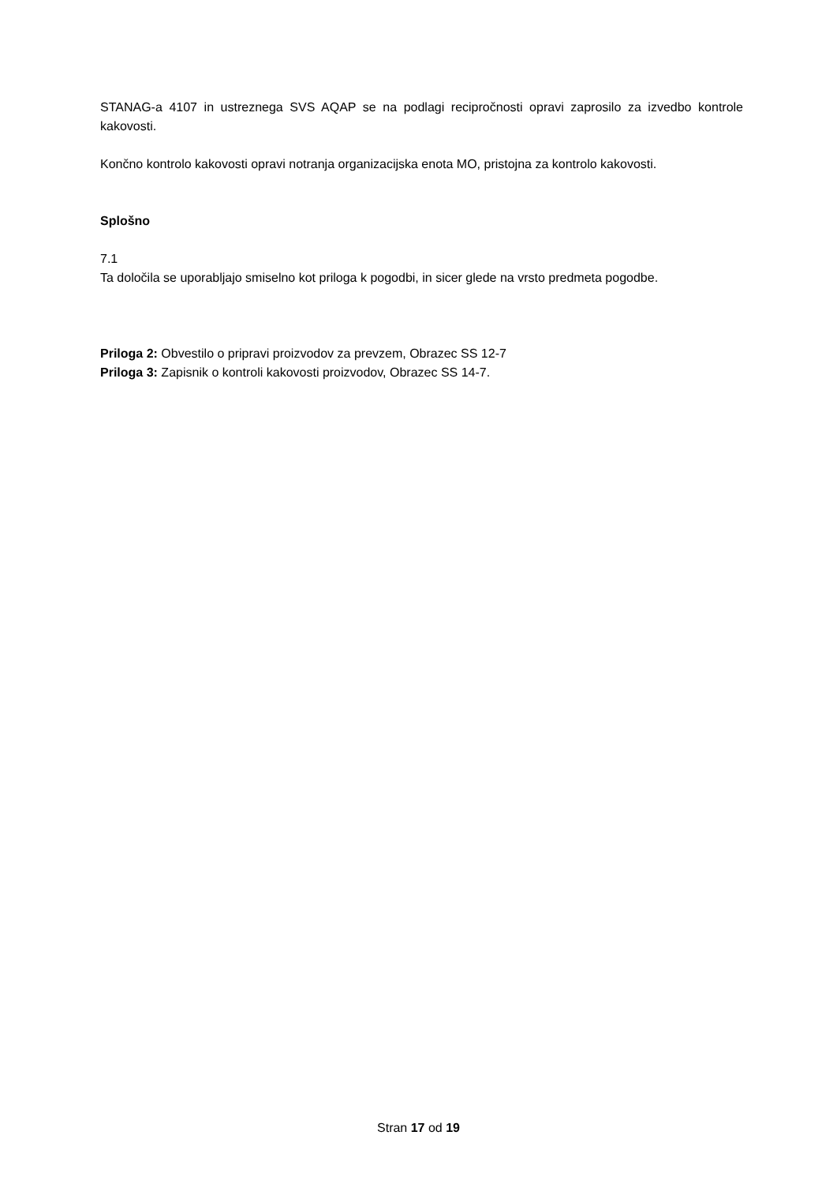STANAG-a 4107 in ustreznega SVS AQAP se na podlagi recipročnosti opravi zaprosilo za izvedbo kontrole kakovosti.
Končno kontrolo kakovosti opravi notranja organizacijska enota MO, pristojna za kontrolo kakovosti.
Splošno
7.1
Ta določila se uporabljajo smiselno kot priloga k pogodbi, in sicer glede na vrsto predmeta pogodbe.
Priloga 2: Obvestilo o pripravi proizvodov za prevzem, Obrazec SS 12-7
Priloga 3: Zapisnik o kontroli kakovosti proizvodov, Obrazec SS 14-7.
Stran 17 od 19